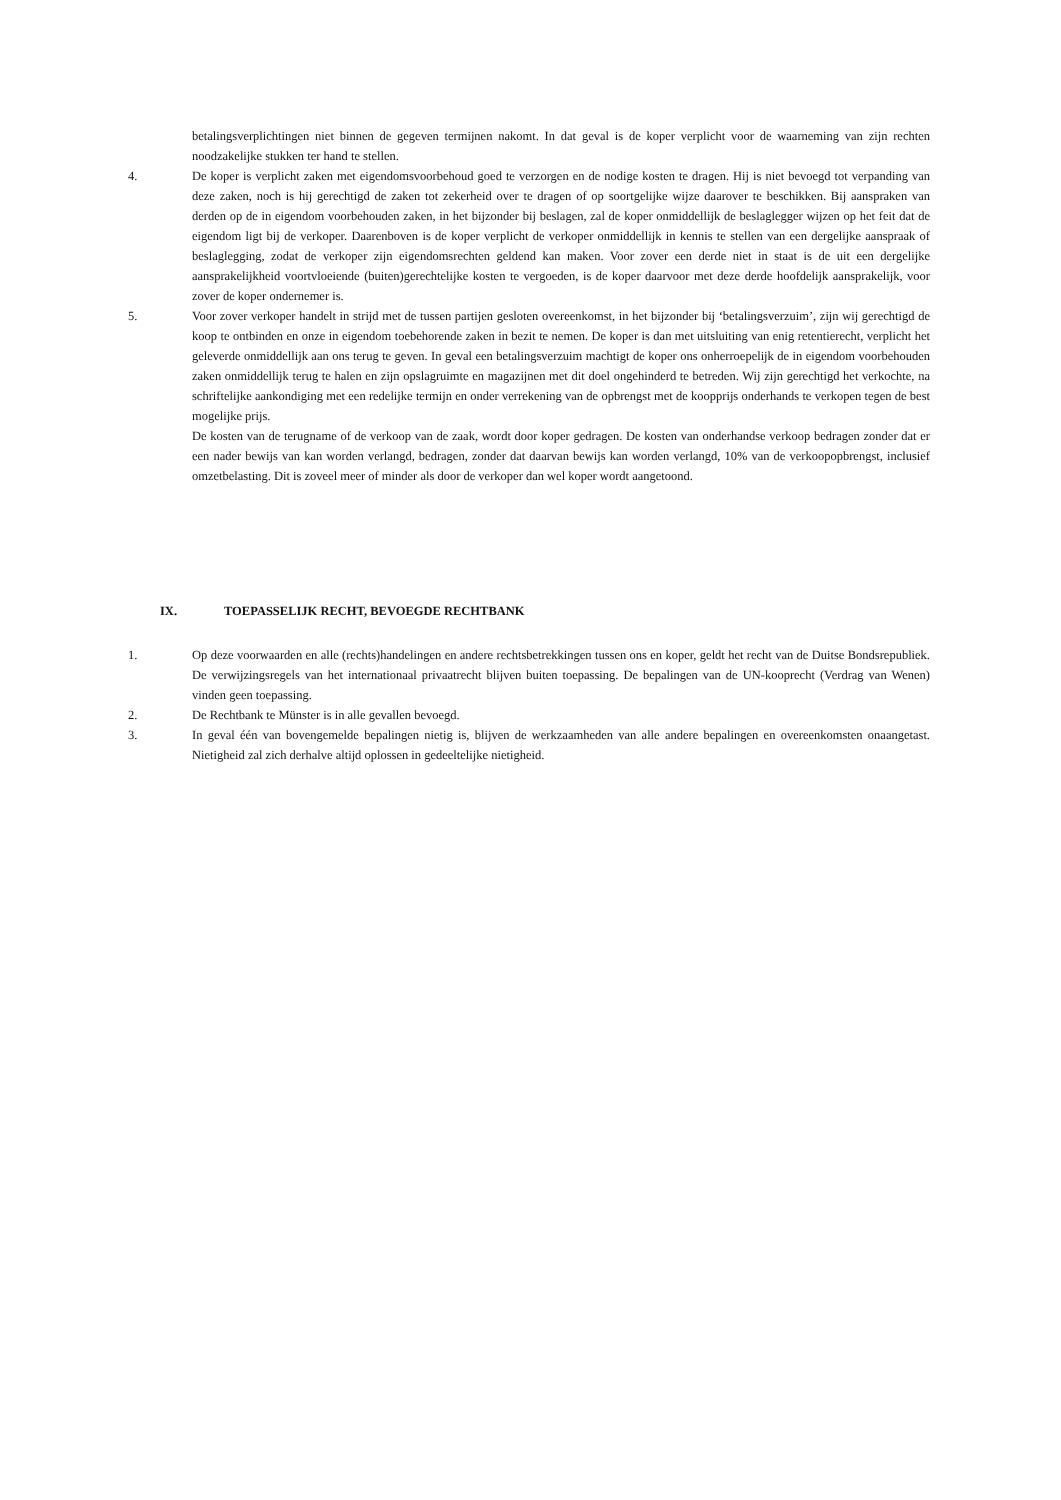betalingsverplichtingen niet binnen de gegeven termijnen nakomt. In dat geval is de koper verplicht voor de waarneming van zijn rechten noodzakelijke stukken ter hand te stellen.
4. De koper is verplicht zaken met eigendomsvoorbehoud goed te verzorgen en de nodige kosten te dragen. Hij is niet bevoegd tot verpanding van deze zaken, noch is hij gerechtigd de zaken tot zekerheid over te dragen of op soortgelijke wijze daarover te beschikken. Bij aanspraken van derden op de in eigendom voorbehouden zaken, in het bijzonder bij beslagen, zal de koper onmiddellijk de beslaglegger wijzen op het feit dat de eigendom ligt bij de verkoper. Daarenboven is de koper verplicht de verkoper onmiddellijk in kennis te stellen van een dergelijke aanspraak of beslaglegging, zodat de verkoper zijn eigendomsrechten geldend kan maken. Voor zover een derde niet in staat is de uit een dergelijke aansprakelijkheid voortvloeiende (buiten)gerechtelijke kosten te vergoeden, is de koper daarvoor met deze derde hoofdelijk aansprakelijk, voor zover de koper ondernemer is.
5. Voor zover verkoper handelt in strijd met de tussen partijen gesloten overeenkomst, in het bijzonder bij ‘betalingsverzuim’, zijn wij gerechtigd de koop te ontbinden en onze in eigendom toebehorende zaken in bezit te nemen. De koper is dan met uitsluiting van enig retentierecht, verplicht het geleverde onmiddellijk aan ons terug te geven. In geval een betalingsverzuim machtigt de koper ons onherroepelijk de in eigendom voorbehouden zaken onmiddellijk terug te halen en zijn opslagruimte en magazijnen met dit doel ongehinderd te betreden. Wij zijn gerechtigd het verkochte, na schriftelijke aankondiging met een redelijke termijn en onder verrekening van de opbrengst met de koopprijs onderhands te verkopen tegen de best mogelijke prijs.
De kosten van de terugname of de verkoop van de zaak, wordt door koper gedragen. De kosten van onderhandse verkoop bedragen zonder dat er een nader bewijs van kan worden verlangd, bedragen, zonder dat daarvan bewijs kan worden verlangd, 10% van de verkoopopbrengst, inclusief omzetbelasting. Dit is zoveel meer of minder als door de verkoper dan wel koper wordt aangetoond.
IX. TOEPASSELIJK RECHT, BEVOEGDE RECHTBANK
1. Op deze voorwaarden en alle (rechts)handelingen en andere rechtsbetrekkingen tussen ons en koper, geldt het recht van de Duitse Bondsrepubliek. De verwijzingsregels van het internationaal privaatrecht blijven buiten toepassing. De bepalingen van de UN-kooprecht (Verdrag van Wenen) vinden geen toepassing.
2. De Rechtbank te Münster is in alle gevallen bevoegd.
3. In geval één van bovengemelde bepalingen nietig is, blijven de werkzaamheden van alle andere bepalingen en overeenkomsten onaangetast. Nietigheid zal zich derhalve altijd oplossen in gedeeltelijke nietigheid.